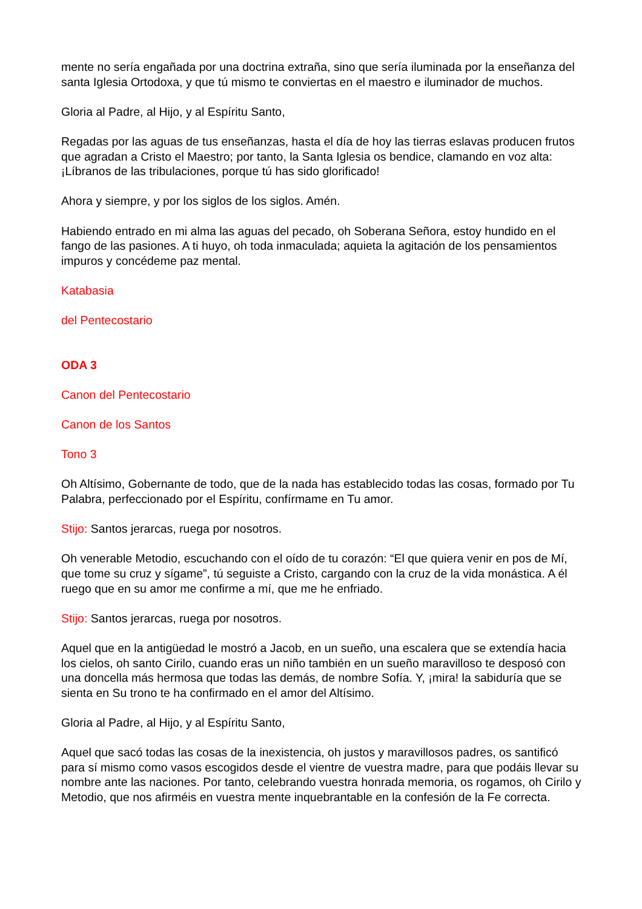mente no sería engañada por una doctrina extraña, sino que sería iluminada por la enseñanza del santa Iglesia Ortodoxa, y que tú mismo te conviertas en el maestro e iluminador de muchos.
Gloria al Padre, al Hijo, y al Espíritu Santo,
Regadas por las aguas de tus enseñanzas, hasta el día de hoy las tierras eslavas producen frutos que agradan a Cristo el Maestro; por tanto, la Santa Iglesia os bendice, clamando en voz alta: ¡Líbranos de las tribulaciones, porque tú has sido glorificado!
Ahora y siempre, y por los siglos de los siglos. Amén.
Habiendo entrado en mi alma las aguas del pecado, oh Soberana Señora, estoy hundido en el fango de las pasiones. A ti huyo, oh toda inmaculada; aquieta la agitación de los pensamientos impuros y concédeme paz mental.
Katabasia
del Pentecostario
ODA 3
Canon del Pentecostario
Canon de los Santos
Tono 3
Oh Altísimo, Gobernante de todo, que de la nada has establecido todas las cosas, formado por Tu Palabra, perfeccionado por el Espíritu, confírmame en Tu amor.
Stijo: Santos jerarcas, ruega por nosotros.
Oh venerable Metodio, escuchando con el oído de tu corazón: “El que quiera venir en pos de Mí, que tome su cruz y sígame”, tú seguiste a Cristo, cargando con la cruz de la vida monástica. A él ruego que en su amor me confirme a mí, que me he enfriado.
Stijo: Santos jerarcas, ruega por nosotros.
Aquel que en la antigüedad le mostró a Jacob, en un sueño, una escalera que se extendía hacia los cielos, oh santo Cirilo, cuando eras un niño también en un sueño maravilloso te desposó con una doncella más hermosa que todas las demás, de nombre Sofía. Y, ¡mira! la sabiduría que se sienta en Su trono te ha confirmado en el amor del Altísimo.
Gloria al Padre, al Hijo, y al Espíritu Santo,
Aquel que sacó todas las cosas de la inexistencia, oh justos y maravillosos padres, os santificó para sí mismo como vasos escogidos desde el vientre de vuestra madre, para que podáis llevar su nombre ante las naciones. Por tanto, celebrando vuestra honrada memoria, os rogamos, oh Cirilo y Metodio, que nos afirméis en vuestra mente inquebrantable en la confesión de la Fe correcta.